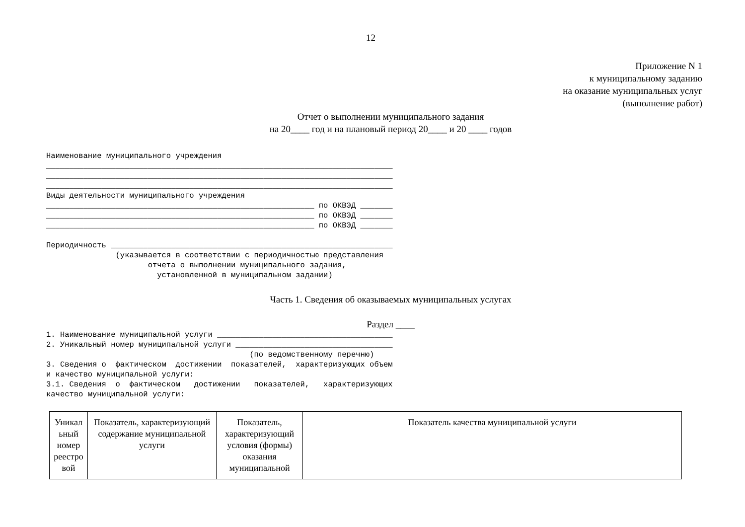12
Приложение N 1
к муниципальному заданию
на оказание муниципальных услуг
(выполнение работ)
Отчет о выполнении муниципального задания
на 20____ год и на плановый период 20____ и 20 ____ годов
Наименование муниципального учреждения ___________________________________________________________________________ ___________________________________________________________________________ ___________________________________________________________________________ Виды деятельности муниципального учреждения __________________________________________________________ по ОКВЭД _______ __________________________________________________________ по ОКВЭД _______ __________________________________________________________ по ОКВЭД _______ Периодичность _____________________________________________________________ (указывается в соответствии с периодичностью представления отчета о выполнении муниципального задания, установленной в муниципальном задании)
Часть 1. Сведения об оказываемых муниципальных услугах
Раздел ____
1. Наименование муниципальной услуги ______________________________________ 2. Уникальный номер муниципальной услуги __________________________________ (по ведомственному перечню) 3. Сведения о фактическом достижении показателей, характеризующих объем и качество муниципальной услуги: 3.1. Сведения о фактическом достижении показателей, характеризующих качество муниципальной услуги:
| Уникал ьный номер реестро вой | Показатель, характеризующий содержание муниципальной услуги | Показатель, характеризующий условия (формы) оказания муниципальной | Показатель качества муниципальной услуги |